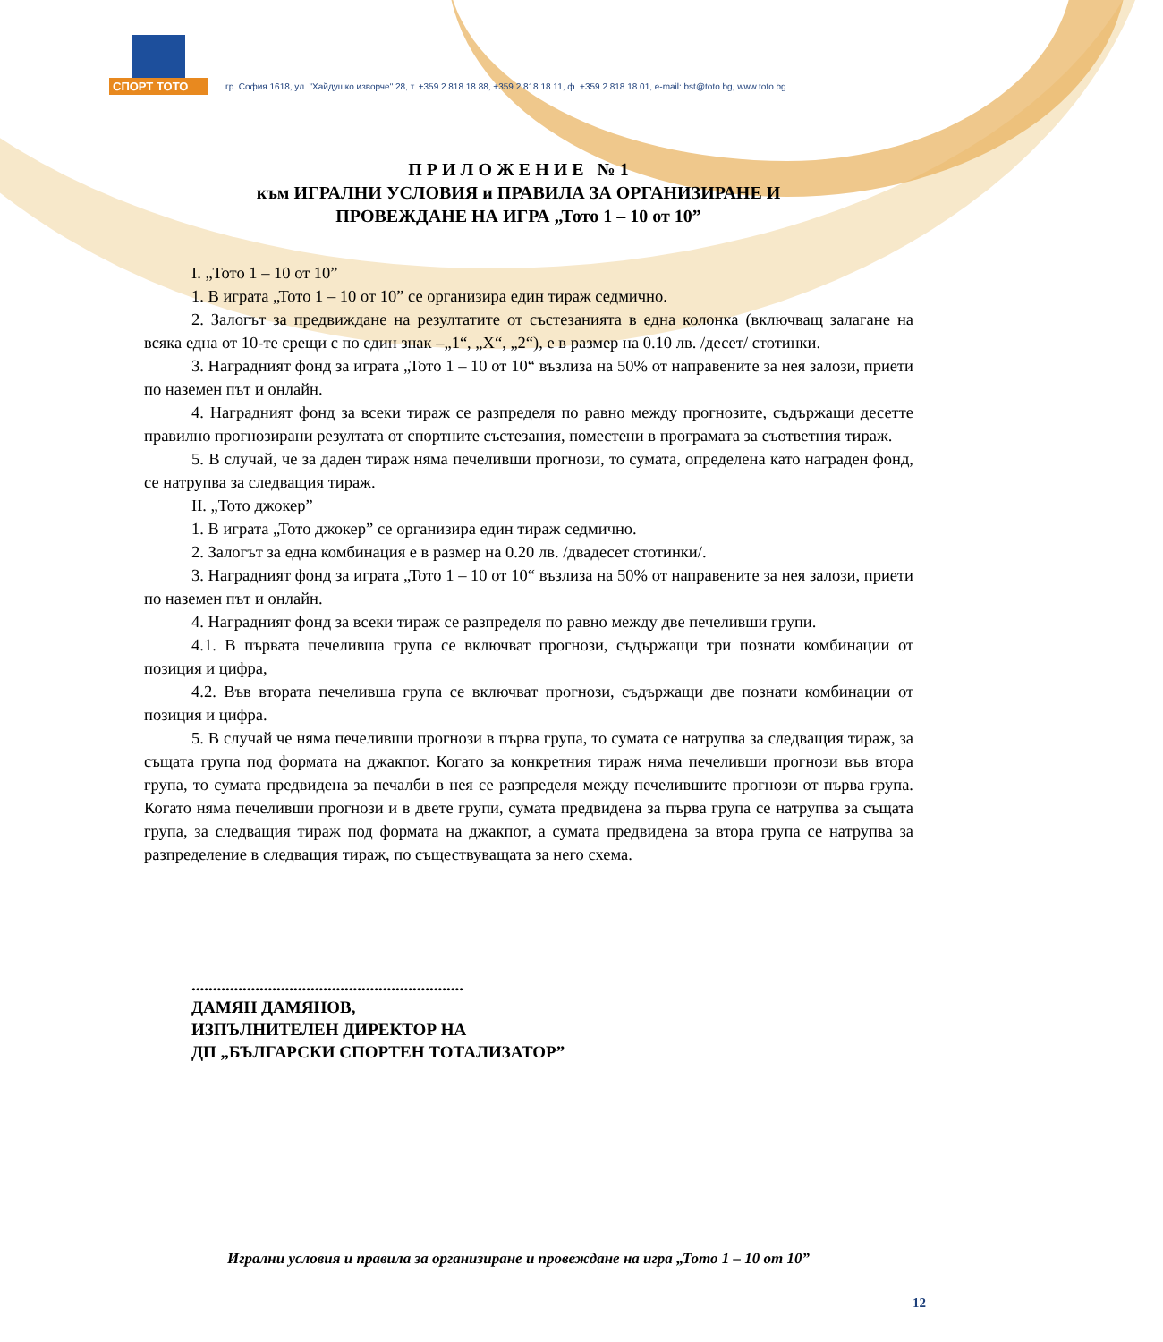СПОРТ ТОТО
гр. София 1618, ул. "Хайдушко изворче" 28, т. +359 2 818 18 88, +359 2 818 18 11, ф. +359 2 818 18 01, e-mail: bst@toto.bg, www.toto.bg
П Р И Л О Ж Е Н И Е № 1
към ИГРАЛНИ УСЛОВИЯ и ПРАВИЛА ЗА ОРГАНИЗИРАНЕ И
ПРОВЕЖДАНЕ НА ИГРА „Тото 1 – 10 от 10”
I. „Тото 1 – 10 от 10”
1. В играта „Тото 1 – 10 от 10” се организира един тираж седмично.
2. Залогът за предвиждане на резултатите от състезанията в една колонка (включващ залагане на всяка една от 10-те срещи с по един знак –„1“, „X“, „2“), е в размер на 0.10 лв. /десет/ стотинки.
3. Наградният фонд за играта „Тото 1 – 10 от 10“ възлиза на 50% от направените за нея залози, приети по наземен път и онлайн.
4. Наградният фонд за всеки тираж се разпределя по равно между прогнозите, съдържащи десетте правилно прогнозирани резултата от спортните състезания, поместени в програмата за съответния тираж.
5. В случай, че за даден тираж няма печеливши прогнози, то сумата, определена като награден фонд, се натрупва за следващия тираж.
II. „Тото джокер”
1. В играта „Тото джокер” се организира един тираж седмично.
2. Залогът за една комбинация е в размер на 0.20 лв. /двадесет стотинки/.
3. Наградният фонд за играта „Тото 1 – 10 от 10“ възлиза на 50% от направените за нея залози, приети по наземен път и онлайн.
4. Наградният фонд за всеки тираж се разпределя по равно между две печеливши групи.
4.1. В първата печеливша група се включват прогнози, съдържащи три познати комбинации от позиция и цифра,
4.2. Във втората печеливша група се включват прогнози, съдържащи две познати комбинации от позиция и цифра.
5. В случай че няма печеливши прогнози в първа група, то сумата се натрупва за следващия тираж, за същата група под формата на джакпот. Когато за конкретния тираж няма печеливши прогнози във втора група, то сумата предвидена за печалби в нея се разпределя между печелившите прогнози от първа група. Когато няма печеливши прогнози и в двете групи, сумата предвидена за първа група се натрупва за същата група, за следващия тираж под формата на джакпот, а сумата предвидена за втора група се натрупва за разпределение в следващия тираж, по съществуващата за него схема.
................................................................
ДАМЯН ДАМЯНОВ,
ИЗПЪЛНИТЕЛЕН ДИРЕКТОР НА
ДП „БЪЛГАРСКИ СПОРТЕН ТОТАЛИЗАТОР”
Игрални условия и правила за организиране и провеждане на игра „Тото 1 – 10 от 10”
12